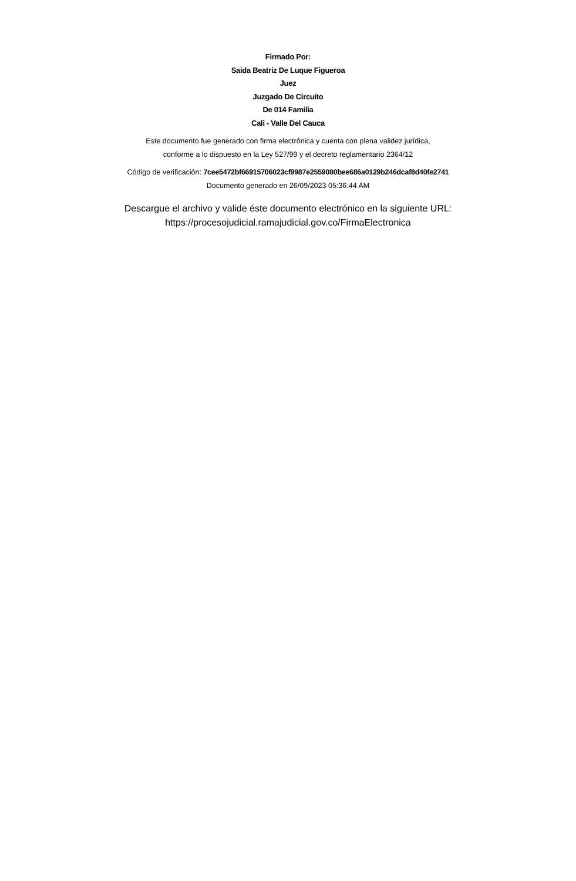Firmado Por:
Saida Beatriz De Luque Figueroa
Juez
Juzgado De Circuito
De 014 Familia
Cali - Valle Del Cauca
Este documento fue generado con firma electrónica y cuenta con plena validez jurídica,
conforme a lo dispuesto en la Ley 527/99 y el decreto reglamentario 2364/12
Código de verificación: 7cee5472bf66915706023cf9987e2559080bee686a0129b246dcaf8d40fe2741
Documento generado en 26/09/2023 05:36:44 AM
Descargue el archivo y valide éste documento electrónico en la siguiente URL:
https://procesojudicial.ramajudicial.gov.co/FirmaElectronica